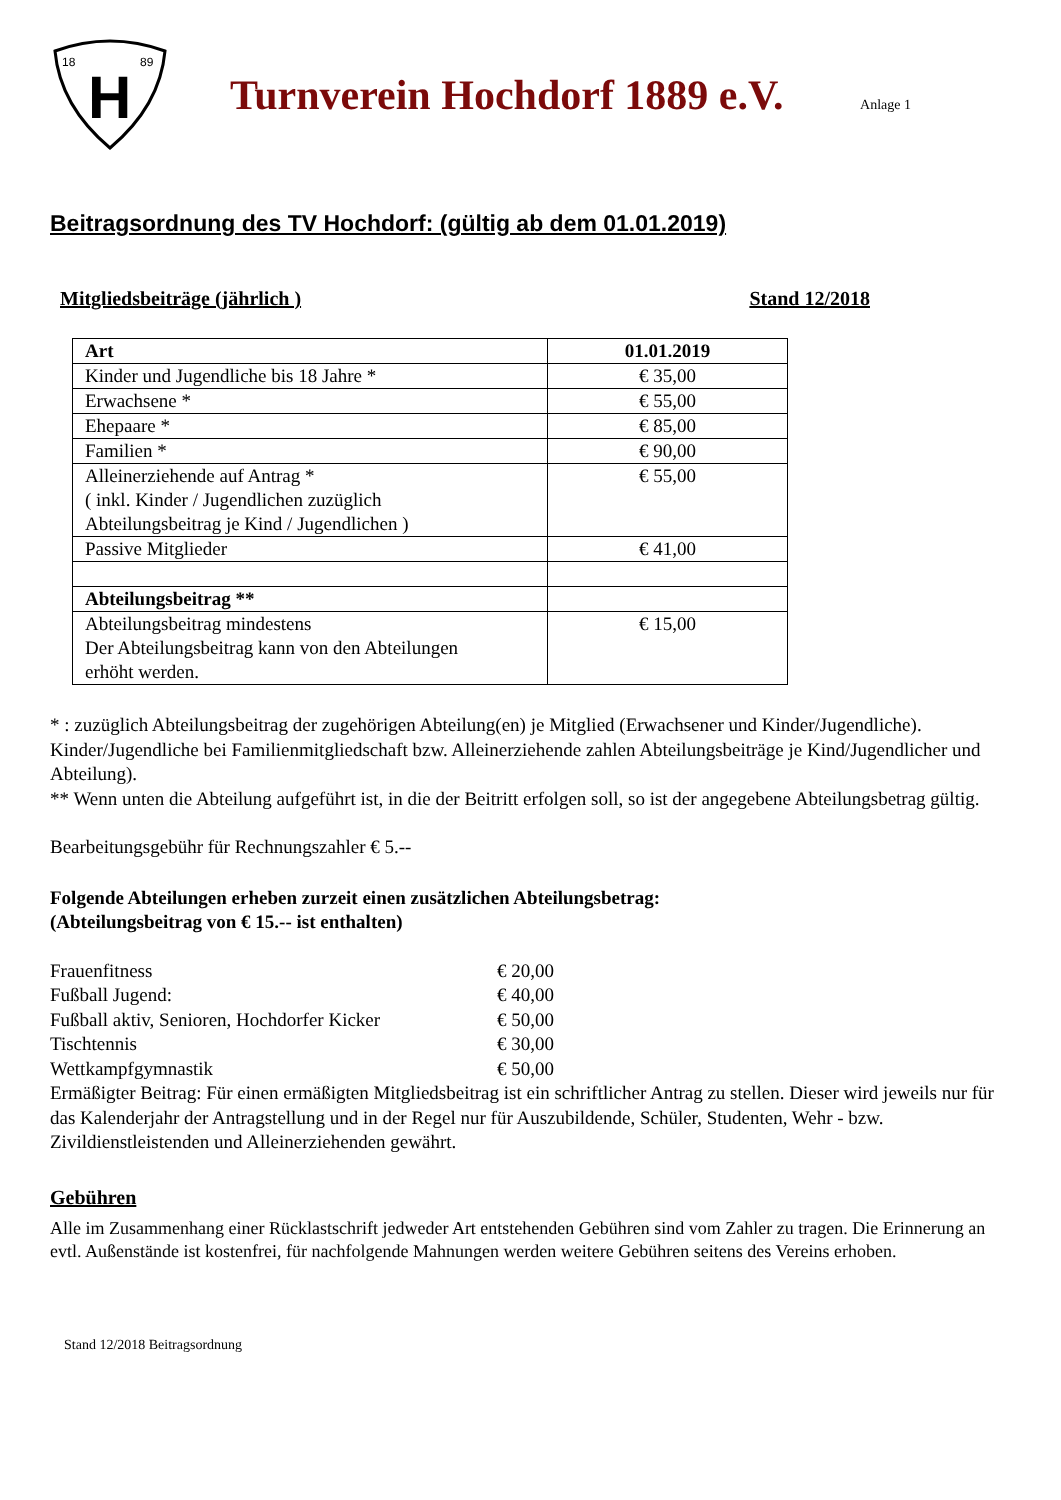18
89
H
Turnverein Hochdorf 1889 e.V.
Anlage 1
Beitragsordnung des TV Hochdorf: (gültig ab dem 01.01.2019)
Mitgliedsbeiträge (jährlich ) Stand 12/2018
| Art | 01.01.2019 |
| Kinder und Jugendliche bis 18 Jahre * | € 35,00 |
| Erwachsene * | € 55,00 |
| Ehepaare * | € 85,00 |
| Familien * | € 90,00 |
| Alleinerziehende auf Antrag * ( inkl. Kinder / Jugendlichen zuzüglich Abteilungsbeitrag je Kind / Jugendlichen ) | € 55,00 |
| Passive Mitglieder | € 41,00 |
| Abteilungsbeitrag ** | |
| Abteilungsbeitrag mindestens Der Abteilungsbeitrag kann von den Abteilungen erhöht werden. | € 15,00 |
* : zuzüglich Abteilungsbeitrag der zugehörigen Abteilung(en) je Mitglied (Erwachsener und Kinder/Jugendliche). Kinder/Jugendliche bei Familienmitgliedschaft bzw. Alleinerziehende zahlen Abteilungsbeiträge je Kind/Jugendlicher und Abteilung).
** Wenn unten die Abteilung aufgeführt ist, in die der Beitritt erfolgen soll, so ist der angegebene Abteilungsbetrag gültig.
Bearbeitungsgebühr für Rechnungszahler € 5.--
Folgende Abteilungen erheben zurzeit einen zusätzlichen Abteilungsbetrag:
(Abteilungsbeitrag von € 15.-- ist enthalten)
Frauenfitness € 20,00 Fußball Jugend: € 40,00 Fußball aktiv, Senioren, Hochdorfer Kicker € 50,00 Tischtennis € 30,00 Wettkampfgymnastik € 50,00
Ermäßigter Beitrag: Für einen ermäßigten Mitgliedsbeitrag ist ein schriftlicher Antrag zu stellen. Dieser wird jeweils nur für das Kalenderjahr der Antragstellung und in der Regel nur für Auszubildende, Schüler, Studenten, Wehr - bzw. Zivildienstleistenden und Alleinerziehenden gewährt.
Gebühren
Alle im Zusammenhang einer Rücklastschrift jedweder Art entstehenden Gebühren sind vom Zahler zu tragen. Die Erinnerung an evtl. Außenstände ist kostenfrei, für nachfolgende Mahnungen werden weitere Gebühren seitens des Vereins erhoben.
Stand 12/2018 Beitragsordnung